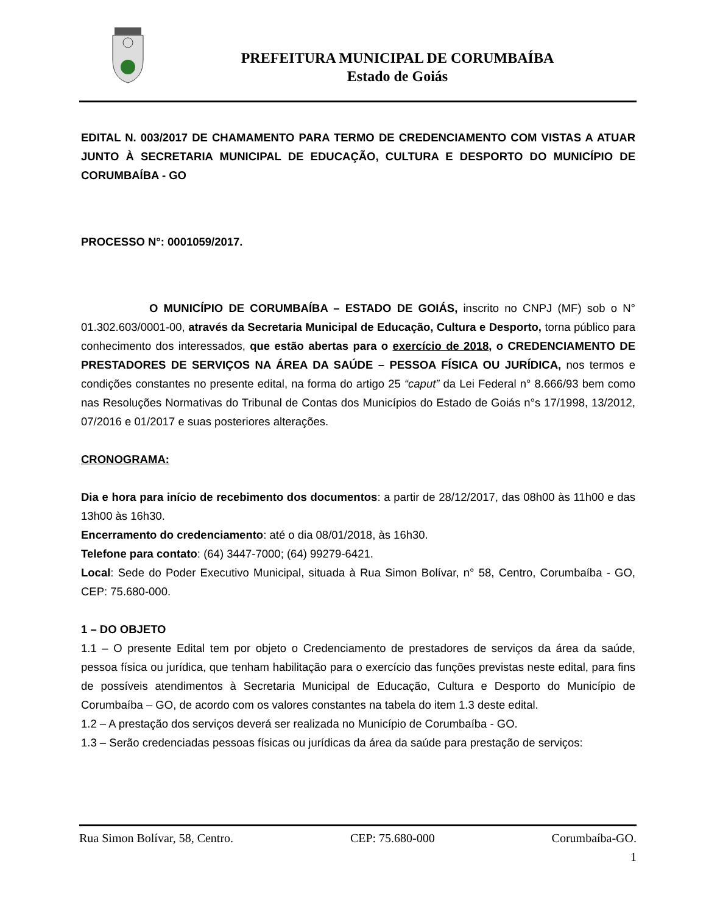PREFEITURA MUNICIPAL DE CORUMBAÍBA
Estado de Goiás
EDITAL N. 003/2017 DE CHAMAMENTO PARA TERMO DE CREDENCIAMENTO COM VISTAS A ATUAR JUNTO À SECRETARIA MUNICIPAL DE EDUCAÇÃO, CULTURA E DESPORTO DO MUNICÍPIO DE CORUMBAÍBA - GO
PROCESSO N°: 0001059/2017.
O MUNICÍPIO DE CORUMBAÍBA – ESTADO DE GOIÁS, inscrito no CNPJ (MF) sob o N° 01.302.603/0001-00, através da Secretaria Municipal de Educação, Cultura e Desporto, torna público para conhecimento dos interessados, que estão abertas para o exercício de 2018, o CREDENCIAMENTO DE PRESTADORES DE SERVIÇOS NA ÁREA DA SAÚDE – PESSOA FÍSICA OU JURÍDICA, nos termos e condições constantes no presente edital, na forma do artigo 25 “caput” da Lei Federal n° 8.666/93 bem como nas Resoluções Normativas do Tribunal de Contas dos Municípios do Estado de Goiás n°s 17/1998, 13/2012, 07/2016 e 01/2017 e suas posteriores alterações.
CRONOGRAMA:
Dia e hora para início de recebimento dos documentos: a partir de 28/12/2017, das 08h00 às 11h00 e das 13h00 às 16h30.
Encerramento do credenciamento: até o dia 08/01/2018, às 16h30.
Telefone para contato: (64) 3447-7000; (64) 99279-6421.
Local: Sede do Poder Executivo Municipal, situada à Rua Simon Bolívar, n° 58, Centro, Corumbaíba - GO, CEP: 75.680-000.
1 – DO OBJETO
1.1 – O presente Edital tem por objeto o Credenciamento de prestadores de serviços da área da saúde, pessoa física ou jurídica, que tenham habilitação para o exercício das funções previstas neste edital, para fins de possíveis atendimentos à Secretaria Municipal de Educação, Cultura e Desporto do Município de Corumbaíba – GO, de acordo com os valores constantes na tabela do item 1.3 deste edital.
1.2 – A prestação dos serviços deverá ser realizada no Município de Corumbaíba - GO.
1.3 – Serão credenciadas pessoas físicas ou jurídicas da área da saúde para prestação de serviços:
Rua Simon Bolívar, 58, Centro. CEP: 75.680-000 Corumbaíba-GO.
1